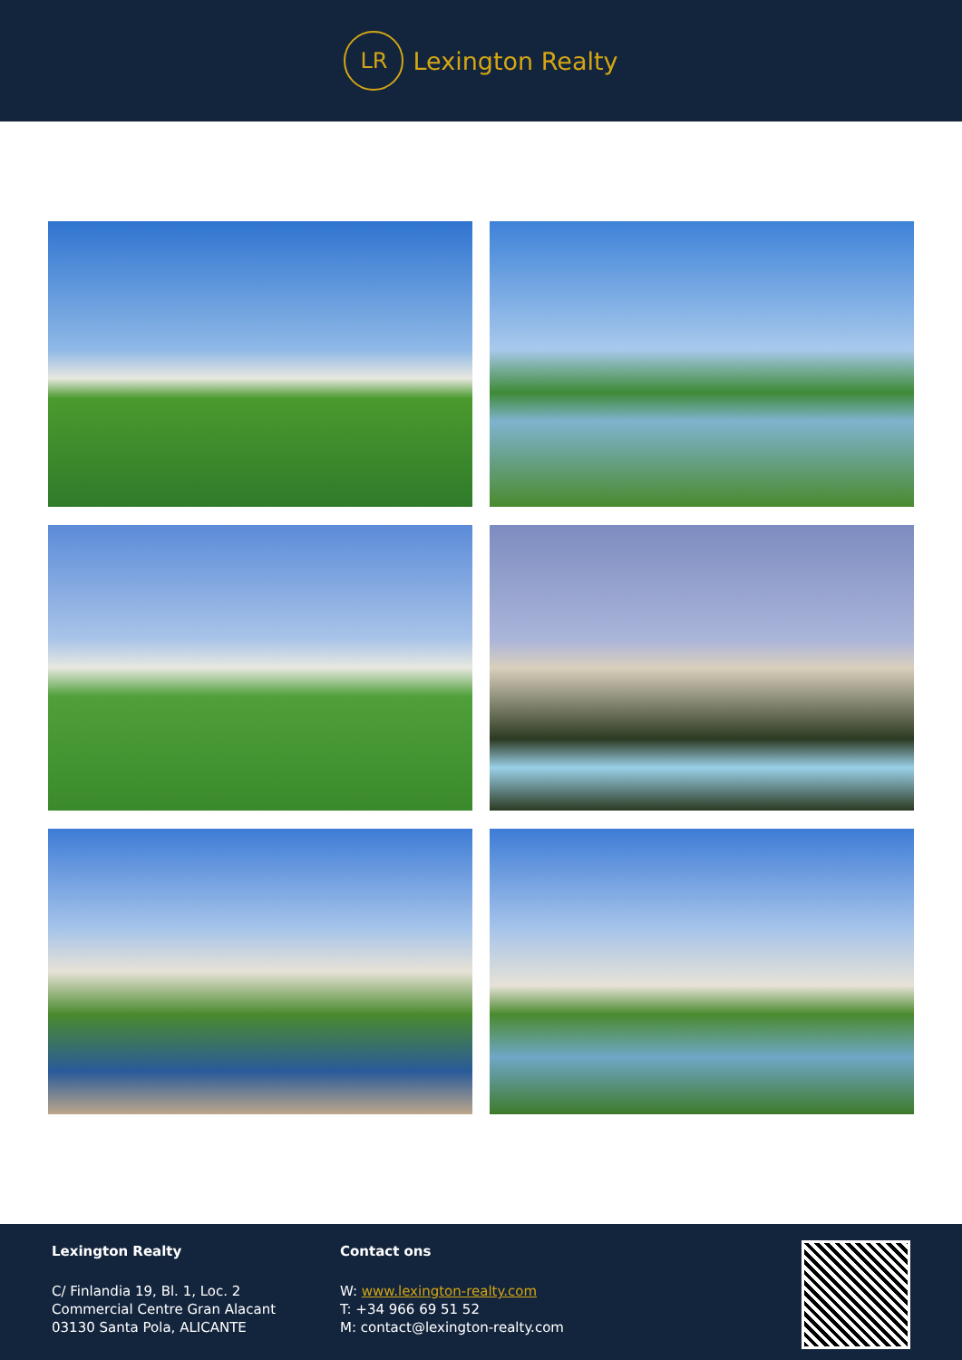LR
Lexington Realty
Lexington Realty
C/ Finlandia 19, Bl. 1, Loc. 2
Commercial Centre Gran Alacant
03130 Santa Pola, ALICANTE
Contact ons
W: www.lexington-realty.com
T: +34 966 69 51 52
M: contact@lexington-realty.com